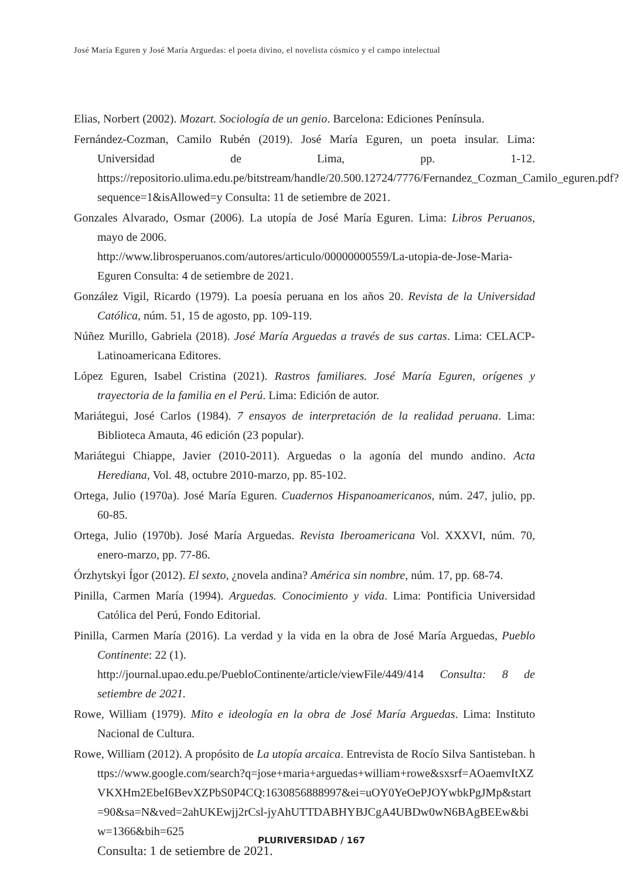José María Eguren y José María Arguedas: el poeta divino, el novelista cósmico y el campo intelectual
Elias, Norbert (2002). Mozart. Sociología de un genio. Barcelona: Ediciones Península.
Fernández-Cozman, Camilo Rubén (2019). José María Eguren, un poeta insular. Lima: Universidad de Lima, pp. 1-12. https://repositorio.ulima.edu.pe/bitstream/handle/20.500.12724/7776/Fernandez_Cozman_Camilo_eguren.pdf?sequence=1&isAllowed=y Consulta: 11 de setiembre de 2021.
Gonzales Alvarado, Osmar (2006). La utopía de José María Eguren. Lima: Libros Peruanos, mayo de 2006.
http://www.librosperuanos.com/autores/articulo/00000000559/La-utopia-de-Jose-Maria-Eguren Consulta: 4 de setiembre de 2021.
González Vigil, Ricardo (1979). La poesía peruana en los años 20. Revista de la Universidad Católica, núm. 51, 15 de agosto, pp. 109-119.
Núñez Murillo, Gabriela (2018). José María Arguedas a través de sus cartas. Lima: CELACP-Latinoamericana Editores.
López Eguren, Isabel Cristina (2021). Rastros familiares. José María Eguren, orígenes y trayectoria de la familia en el Perú. Lima: Edición de autor.
Mariátegui, José Carlos (1984). 7 ensayos de interpretación de la realidad peruana. Lima: Biblioteca Amauta, 46 edición (23 popular).
Mariátegui Chiappe, Javier (2010-2011). Arguedas o la agonía del mundo andino. Acta Herediana, Vol. 48, octubre 2010-marzo, pp. 85-102.
Ortega, Julio (1970a). José María Eguren. Cuadernos Hispanoamericanos, núm. 247, julio, pp. 60-85.
Ortega, Julio (1970b). José María Arguedas. Revista Iberoamericana Vol. XXXVI, núm. 70, enero-marzo, pp. 77-86.
Órzhytskyi Ígor (2012). El sexto, ¿novela andina? América sin nombre, núm. 17, pp. 68-74.
Pinilla, Carmen María (1994). Arguedas. Conocimiento y vida. Lima: Pontificia Universidad Católica del Perú, Fondo Editorial.
Pinilla, Carmen María (2016). La verdad y la vida en la obra de José María Arguedas, Pueblo Continente: 22 (1).
http://journal.upao.edu.pe/PuebloContinente/article/viewFile/449/414 Consulta: 8 de setiembre de 2021.
Rowe, William (1979). Mito e ideología en la obra de José María Arguedas. Lima: Instituto Nacional de Cultura.
Rowe, William (2012). A propósito de La utopía arcaica. Entrevista de Rocío Silva Santisteban. https://www.google.com/search?q=jose+maria+arguedas+william+rowe&sxsrf=AOaemvItXZVKXHm2EbeI6BevXZPbS0P4CQ:1630856888997&ei=uOY0YeOePJOYwbkPgJMp&start=90&sa=N&ved=2ahUKEwjj2rCsl-jyAhUTTDABHYBJCgA4UBDw0wN6BAgBEEw&biw=1366&bih=625
Consulta: 1 de setiembre de 2021.
PLURIVERSIDAD / 167